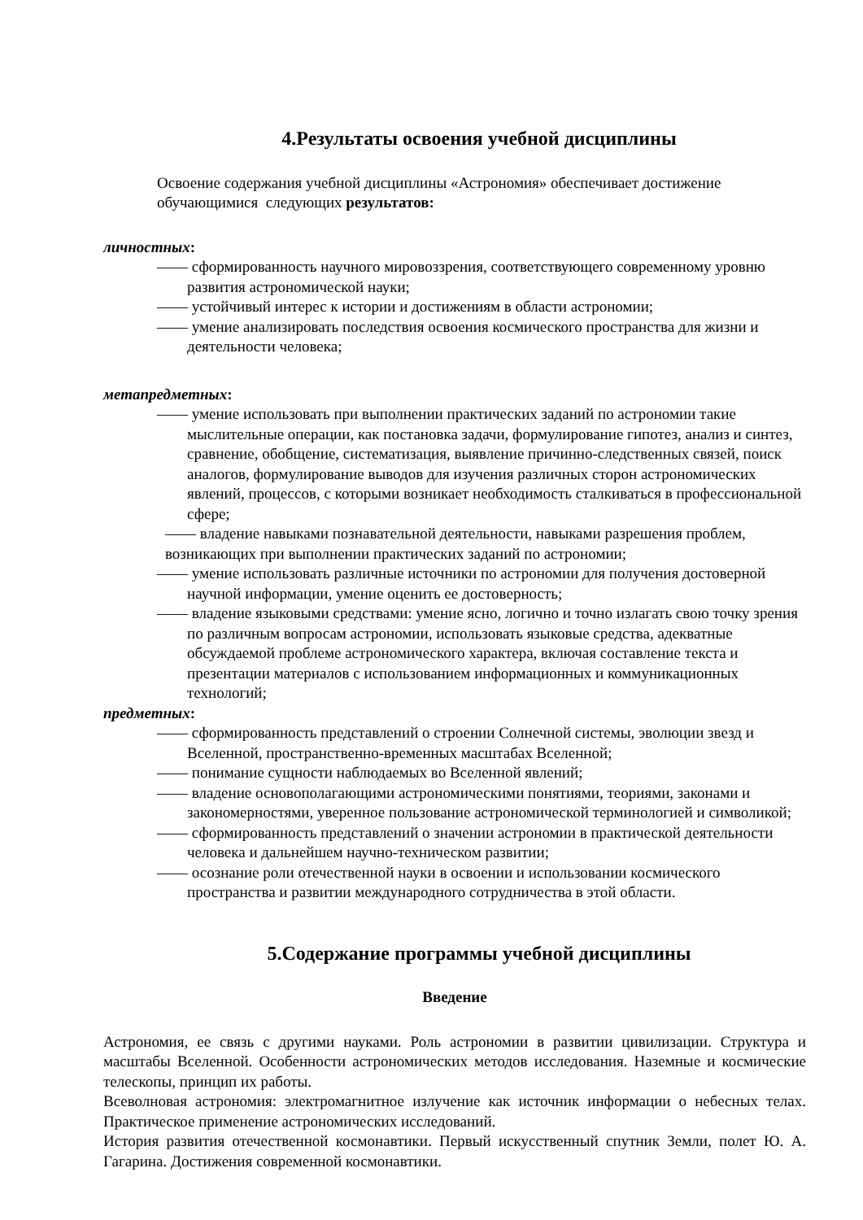4.Результаты освоения учебной дисциплины
Освоение содержания учебной дисциплины «Астрономия» обеспечивает достижение обучающимися следующих результатов:
личностных:
—— сформированность научного мировоззрения, соответствующего современному уровню развития астрономической науки;
—— устойчивый интерес к истории и достижениям в области астрономии;
—— умение анализировать последствия освоения космического пространства для жизни и деятельности человека;
метапредметных:
—— умение использовать при выполнении практических заданий по астрономии такие мыслительные операции, как постановка задачи, формулирование гипотез, анализ и синтез, сравнение, обобщение, систематизация, выявление причинно-следственных связей, поиск аналогов, формулирование выводов для изучения различных сторон астрономических явлений, процессов, с которыми возникает необходимость сталкиваться в профессиональной сфере;
—— владение навыками познавательной деятельности, навыками разрешения проблем, возникающих при выполнении практических заданий по астрономии;
—— умение использовать различные источники по астрономии для получения достоверной научной информации, умение оценить ее достоверность;
—— владение языковыми средствами: умение ясно, логично и точно излагать свою точку зрения по различным вопросам астрономии, использовать языковые средства, адекватные обсуждаемой проблеме астрономического характера, включая составление текста и презентации материалов с использованием информационных и коммуникационных технологий;
предметных:
—— сформированность представлений о строении Солнечной системы, эволюции звезд и Вселенной, пространственно-временных масштабах Вселенной;
—— понимание сущности наблюдаемых во Вселенной явлений;
—— владение основополагающими астрономическими понятиями, теориями, законами и закономерностями, уверенное пользование астрономической терминологией и символикой;
—— сформированность представлений о значении астрономии в практической деятельности человека и дальнейшем научно-техническом развитии;
—— осознание роли отечественной науки в освоении и использовании космического пространства и развитии международного сотрудничества в этой области.
5.Содержание программы учебной дисциплины
Введение
Астрономия, ее связь с другими науками. Роль астрономии в развитии цивилизации. Структура и масштабы Вселенной. Особенности астрономических методов исследования. Наземные и космические телескопы, принцип их работы.
Всеволновая астрономия: электромагнитное излучение как источник информации о небесных телах. Практическое применение астрономических исследований.
История развития отечественной космонавтики. Первый искусственный спутник Земли, полет Ю. А. Гагарина. Достижения современной космонавтики.